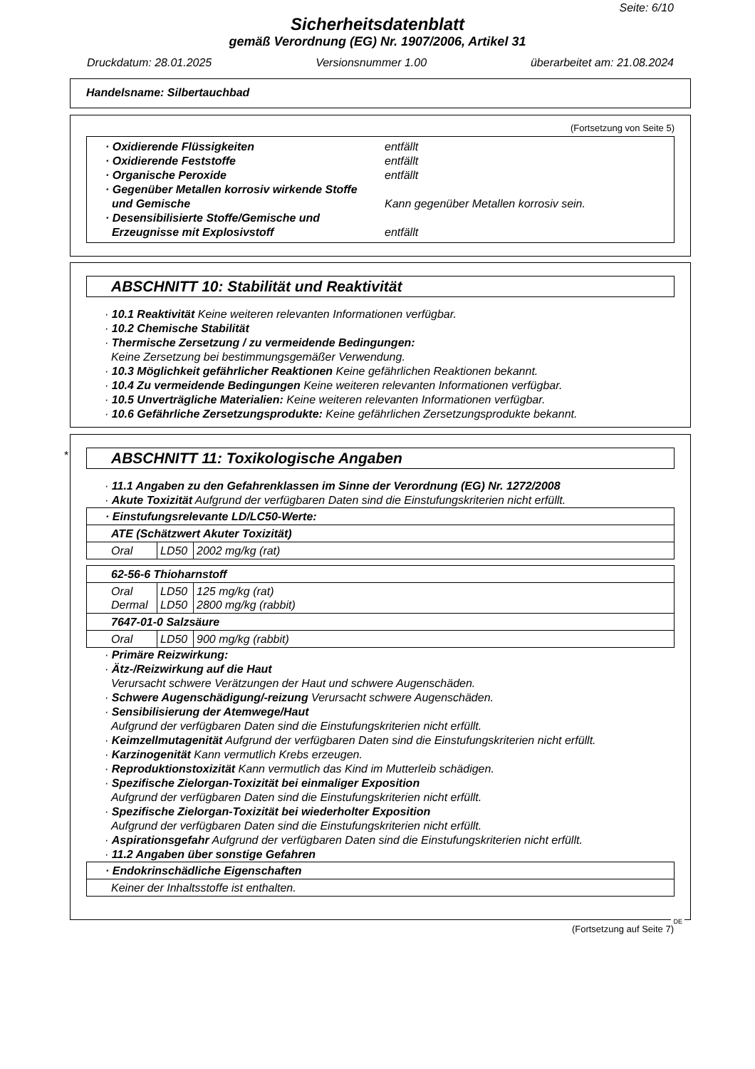Seite: 6/10
Sicherheitsdatenblatt
gemäß Verordnung (EG) Nr. 1907/2006, Artikel 31
Druckdatum: 28.01.2025 Versionsnummer 1.00 überarbeitet am: 21.08.2024
Handelsname: Silbertauchbad
(Fortsetzung von Seite 5)
· Oxidierende Flüssigkeiten
entfällt
· Oxidierende Feststoffe
entfällt
· Organische Peroxide
entfällt
· Gegenüber Metallen korrosiv wirkende Stoffe
und Gemische
Kann gegenüber Metallen korrosiv sein.
· Desensibilisierte Stoffe/Gemische und
Erzeugnisse mit Explosivstoff
entfällt
ABSCHNITT 10: Stabilität und Reaktivität
· 10.1 Reaktivität Keine weiteren relevanten Informationen verfügbar.
· 10.2 Chemische Stabilität
· Thermische Zersetzung / zu vermeidende Bedingungen:
Keine Zersetzung bei bestimmungsgemäßer Verwendung.
· 10.3 Möglichkeit gefährlicher Reaktionen Keine gefährlichen Reaktionen bekannt.
· 10.4 Zu vermeidende Bedingungen Keine weiteren relevanten Informationen verfügbar.
· 10.5 Unverträgliche Materialien: Keine weiteren relevanten Informationen verfügbar.
· 10.6 Gefährliche Zersetzungsprodukte: Keine gefährlichen Zersetzungsprodukte bekannt.
*
ABSCHNITT 11: Toxikologische Angaben
· 11.1 Angaben zu den Gefahrenklassen im Sinne der Verordnung (EG) Nr. 1272/2008
· Akute Toxizität Aufgrund der verfügbaren Daten sind die Einstufungskriterien nicht erfüllt.
| · Einstufungsrelevante LD/LC50-Werte: | | |
| ATE (Schätzwert Akuter Toxizität) | | |
| Oral | LD50 | 2002 mg/kg (rat) |
| 62-56-6 Thioharnstoff | | |
| Oral Dermal | LD50 LD50 | 125 mg/kg (rat) 2800 mg/kg (rabbit) |
| 7647-01-0 Salzsäure | | |
| Oral | LD50 | 900 mg/kg (rabbit) |
· Primäre Reizwirkung:
· Ätz-/Reizwirkung auf die Haut
Verursacht schwere Verätzungen der Haut und schwere Augenschäden.
· Schwere Augenschädigung/-reizung Verursacht schwere Augenschäden.
· Sensibilisierung der Atemwege/Haut
Aufgrund der verfügbaren Daten sind die Einstufungskriterien nicht erfüllt.
· Keimzellmutagenität Aufgrund der verfügbaren Daten sind die Einstufungskriterien nicht erfüllt.
· Karzinogenität Kann vermutlich Krebs erzeugen.
· Reproduktionstoxizität Kann vermutlich das Kind im Mutterleib schädigen.
· Spezifische Zielorgan-Toxizität bei einmaliger Exposition
Aufgrund der verfügbaren Daten sind die Einstufungskriterien nicht erfüllt.
· Spezifische Zielorgan-Toxizität bei wiederholter Exposition
Aufgrund der verfügbaren Daten sind die Einstufungskriterien nicht erfüllt.
· Aspirationsgefahr Aufgrund der verfügbaren Daten sind die Einstufungskriterien nicht erfüllt.
· 11.2 Angaben über sonstige Gefahren
| · Endokrinschädliche Eigenschaften |
| Keiner der Inhaltsstoffe ist enthalten. |
DE
(Fortsetzung auf Seite 7)